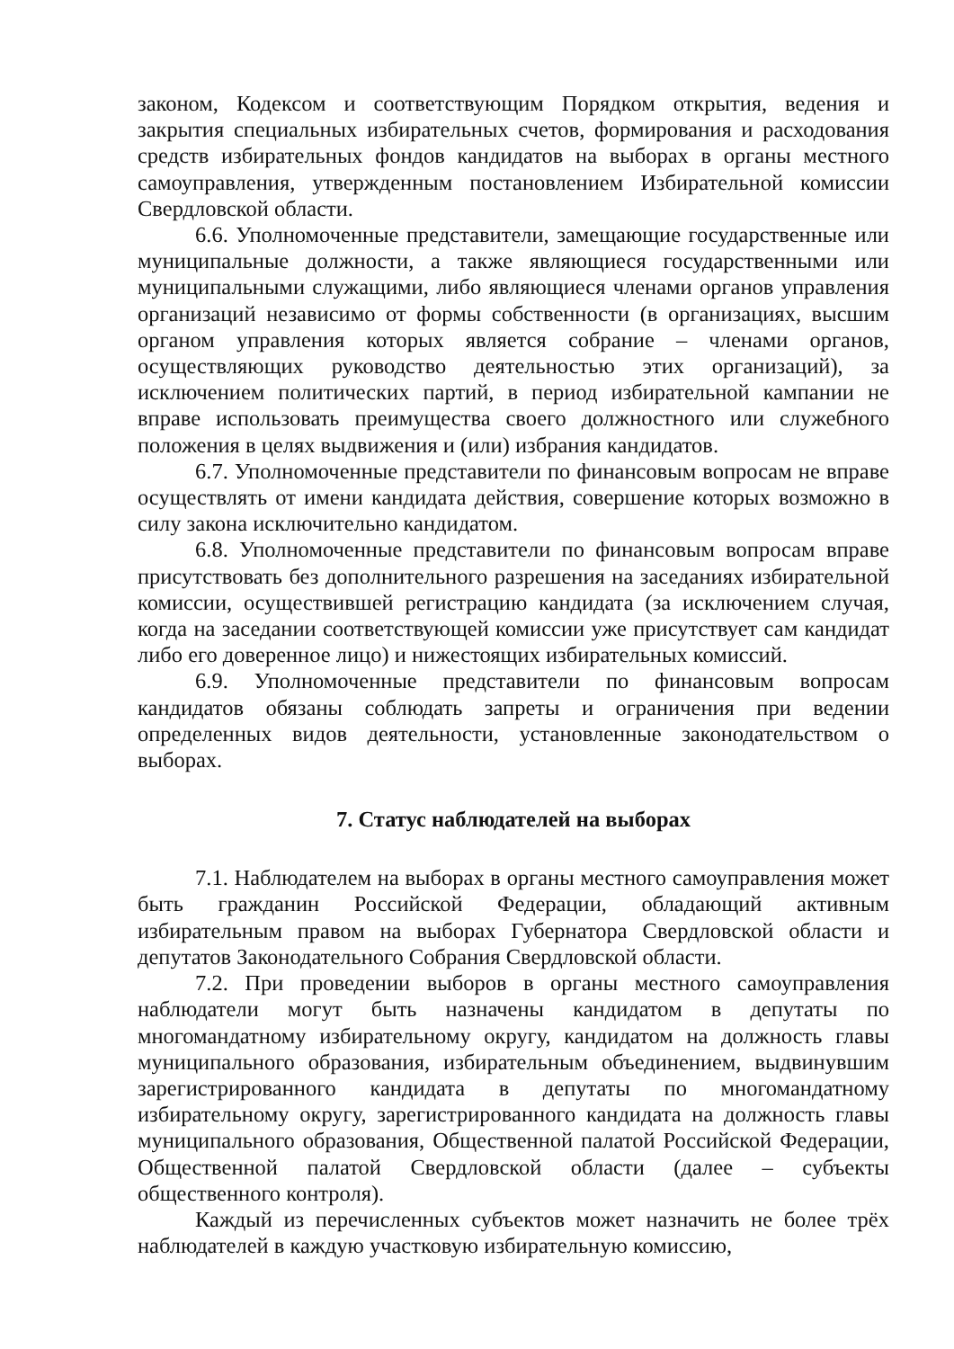законом, Кодексом и соответствующим Порядком открытия, ведения и закрытия специальных избирательных счетов, формирования и расходования средств избирательных фондов кандидатов на выборах в органы местного самоуправления, утвержденным постановлением Избирательной комиссии Свердловской области.
6.6. Уполномоченные представители, замещающие государственные или муниципальные должности, а также являющиеся государственными или муниципальными служащими, либо являющиеся членами органов управления организаций независимо от формы собственности (в организациях, высшим органом управления которых является собрание – членами органов, осуществляющих руководство деятельностью этих организаций), за исключением политических партий, в период избирательной кампании не вправе использовать преимущества своего должностного или служебного положения в целях выдвижения и (или) избрания кандидатов.
6.7. Уполномоченные представители по финансовым вопросам не вправе осуществлять от имени кандидата действия, совершение которых возможно в силу закона исключительно кандидатом.
6.8. Уполномоченные представители по финансовым вопросам вправе присутствовать без дополнительного разрешения на заседаниях избирательной комиссии, осуществившей регистрацию кандидата (за исключением случая, когда на заседании соответствующей комиссии уже присутствует сам кандидат либо его доверенное лицо) и нижестоящих избирательных комиссий.
6.9. Уполномоченные представители по финансовым вопросам кандидатов обязаны соблюдать запреты и ограничения при ведении определенных видов деятельности, установленные законодательством о выборах.
7. Статус наблюдателей на выборах
7.1. Наблюдателем на выборах в органы местного самоуправления может быть гражданин Российской Федерации, обладающий активным избирательным правом на выборах Губернатора Свердловской области и депутатов Законодательного Собрания Свердловской области.
7.2. При проведении выборов в органы местного самоуправления наблюдатели могут быть назначены кандидатом в депутаты по многомандатному избирательному округу, кандидатом на должность главы муниципального образования, избирательным объединением, выдвинувшим зарегистрированного кандидата в депутаты по многомандатному избирательному округу, зарегистрированного кандидата на должность главы муниципального образования, Общественной палатой Российской Федерации, Общественной палатой Свердловской области (далее – субъекты общественного контроля).
Каждый из перечисленных субъектов может назначить не более трёх наблюдателей в каждую участковую избирательную комиссию,